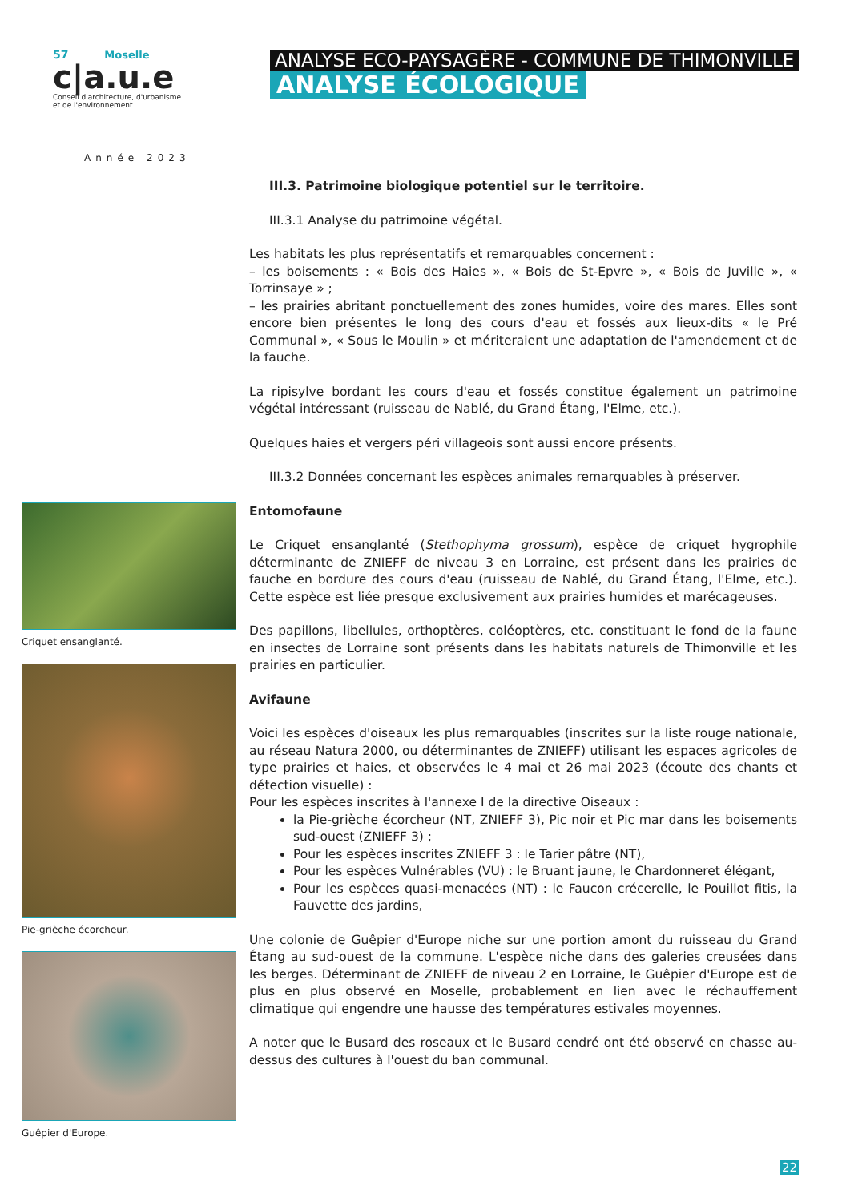57 Moselle
c|a.u.e
Conseil d'architecture, d'urbanisme
et de l'environnement
Année 2023
ANALYSE ECO-PAYSAGÈRE - COMMUNE DE THIMONVILLE
ANALYSE ÉCOLOGIQUE
Criquet ensanglanté.
Pie-grièche écorcheur.
Guêpier d'Europe.
III.3. Patrimoine biologique potentiel sur le territoire.
III.3.1 Analyse du patrimoine végétal.
Les habitats les plus représentatifs et remarquables concernent :
– les boisements : « Bois des Haies », « Bois de St-Epvre », « Bois de Juville », « Torrinsaye » ;
– les prairies abritant ponctuellement des zones humides, voire des mares. Elles sont encore bien présentes le long des cours d'eau et fossés aux lieux-dits « le Pré Communal », « Sous le Moulin » et mériteraient une adaptation de l'amendement et de la fauche.
La ripisylve bordant les cours d'eau et fossés constitue également un patrimoine végétal intéressant (ruisseau de Nablé, du Grand Étang, l'Elme, etc.).
Quelques haies et vergers péri villageois sont aussi encore présents.
III.3.2 Données concernant les espèces animales remarquables à préserver.
Entomofaune
Le Criquet ensanglanté (Stethophyma grossum), espèce de criquet hygrophile déterminante de ZNIEFF de niveau 3 en Lorraine, est présent dans les prairies de fauche en bordure des cours d'eau (ruisseau de Nablé, du Grand Étang, l'Elme, etc.). Cette espèce est liée presque exclusivement aux prairies humides et marécageuses.
Des papillons, libellules, orthoptères, coléoptères, etc. constituant le fond de la faune en insectes de Lorraine sont présents dans les habitats naturels de Thimonville et les prairies en particulier.
Avifaune
Voici les espèces d'oiseaux les plus remarquables (inscrites sur la liste rouge nationale, au réseau Natura 2000, ou déterminantes de ZNIEFF) utilisant les espaces agricoles de type prairies et haies, et observées le 4 mai et 26 mai 2023 (écoute des chants et détection visuelle) :
Pour les espèces inscrites à l'annexe I de la directive Oiseaux :
la Pie-grièche écorcheur (NT, ZNIEFF 3), Pic noir et Pic mar dans les boisements sud-ouest (ZNIEFF 3) ;
Pour les espèces inscrites ZNIEFF 3 : le Tarier pâtre (NT),
Pour les espèces Vulnérables (VU) : le Bruant jaune, le Chardonneret élégant,
Pour les espèces quasi-menacées (NT) : le Faucon crécerelle, le Pouillot fitis, la Fauvette des jardins,
Une colonie de Guêpier d'Europe niche sur une portion amont du ruisseau du Grand Étang au sud-ouest de la commune. L'espèce niche dans des galeries creusées dans les berges. Déterminant de ZNIEFF de niveau 2 en Lorraine, le Guêpier d'Europe est de plus en plus observé en Moselle, probablement en lien avec le réchauffement climatique qui engendre une hausse des températures estivales moyennes.
A noter que le Busard des roseaux et le Busard cendré ont été observé en chasse au-dessus des cultures à l'ouest du ban communal.
22